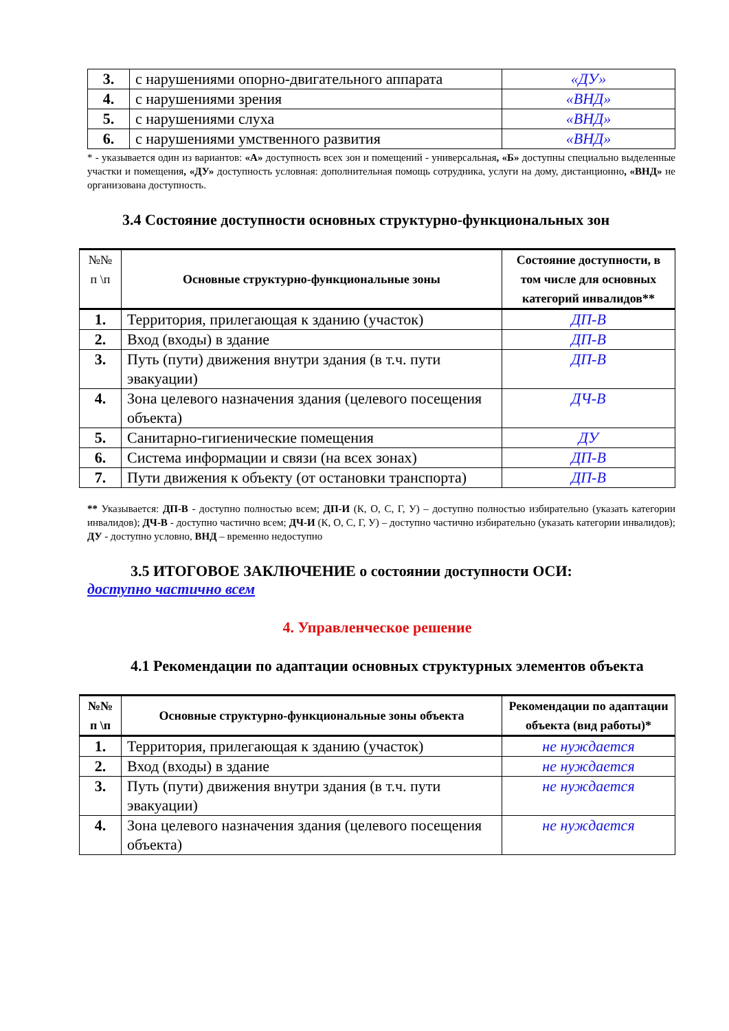| 3. | с нарушениями опорно-двигательного аппарата | «ДУ» |
| 4. | с нарушениями зрения | «ВНД» |
| 5. | с нарушениями слуха | «ВНД» |
| 6. | с нарушениями умственного развития | «ВНД» |
* - указывается один из вариантов: «А» доступность всех зон и помещений - универсальная, «Б» доступны специально выделенные участки и помещения, «ДУ» доступность условная: дополнительная помощь сотрудника, услуги на дому, дистанционно, «ВНД» не организована доступность.
3.4 Состояние доступности основных структурно-функциональных зон
| №№ п \п | Основные структурно-функциональные зоны | Состояние доступности, в том числе для основных категорий инвалидов** |
| --- | --- | --- |
| 1. | Территория, прилегающая к зданию (участок) | ДП-В |
| 2. | Вход (входы) в здание | ДП-В |
| 3. | Путь (пути) движения внутри здания (в т.ч. пути эвакуации) | ДП-В |
| 4. | Зона целевого назначения здания (целевого посещения объекта) | ДЧ-В |
| 5. | Санитарно-гигиенические помещения | ДУ |
| 6. | Система информации и связи (на всех зонах) | ДП-В |
| 7. | Пути движения к объекту (от остановки транспорта) | ДП-В |
** Указывается: ДП-В - доступно полностью всем; ДП-И (К, О, С, Г, У) – доступно полностью избирательно (указать категории инвалидов); ДЧ-В - доступно частично всем; ДЧ-И (К, О, С, Г, У) – доступно частично избирательно (указать категории инвалидов); ДУ - доступно условно, ВНД – временно недоступно
3.5 ИТОГОВОЕ ЗАКЛЮЧЕНИЕ о состоянии доступности ОСИ:
доступно частично всем
4. Управленческое решение
4.1 Рекомендации по адаптации основных структурных элементов объекта
| №№ п \п | Основные структурно-функциональные зоны объекта | Рекомендации по адаптации объекта (вид работы)* |
| --- | --- | --- |
| 1. | Территория, прилегающая к зданию (участок) | не нуждается |
| 2. | Вход (входы) в здание | не нуждается |
| 3. | Путь (пути) движения внутри здания (в т.ч. пути эвакуации) | не нуждается |
| 4. | Зона целевого назначения здания (целевого посещения объекта) | не нуждается |